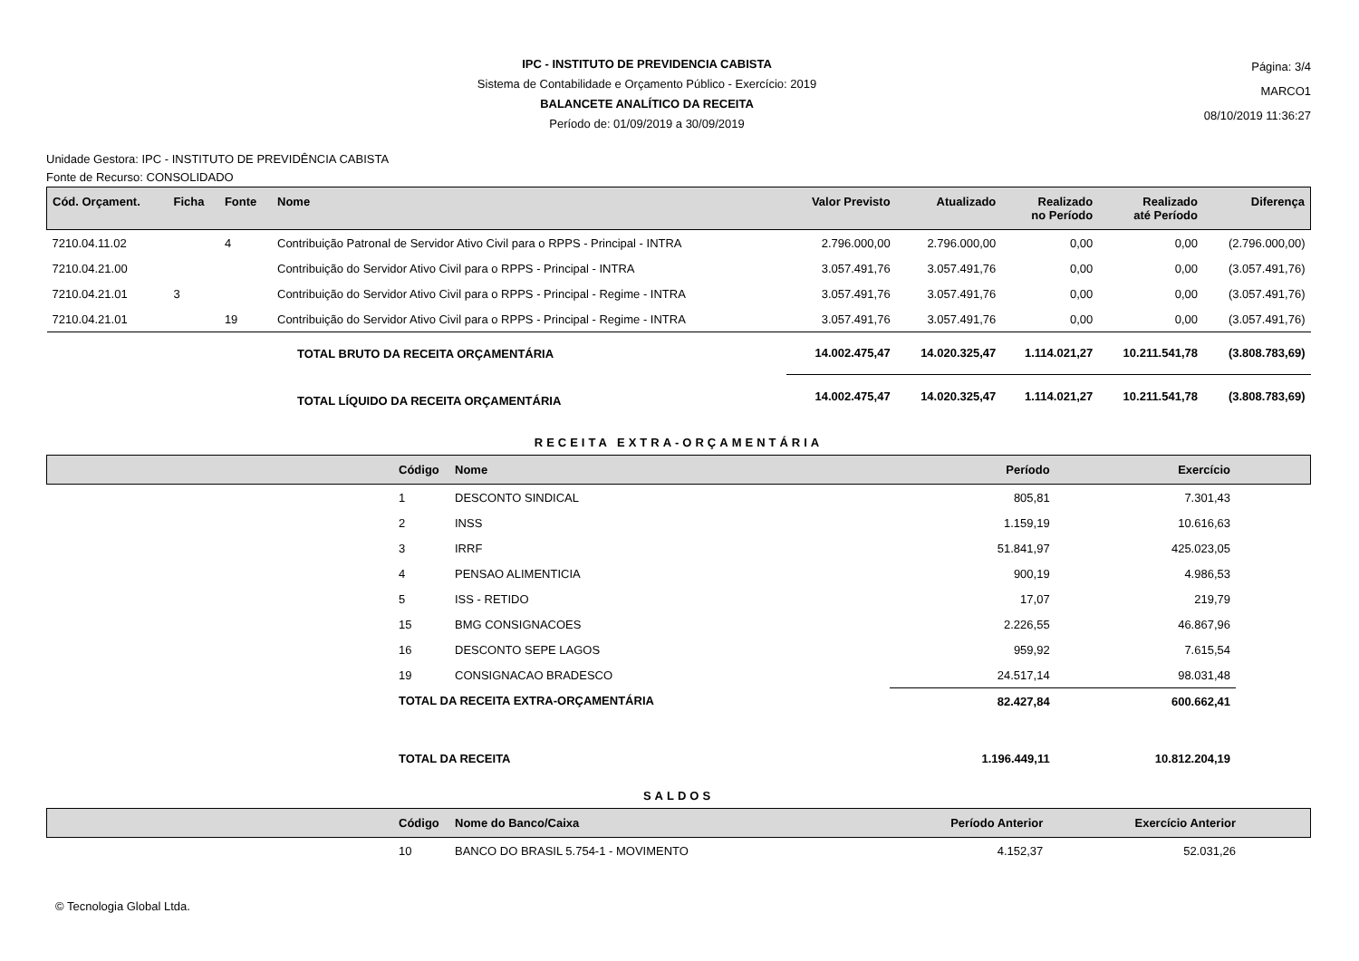IPC - INSTITUTO DE PREVIDENCIA CABISTA
Sistema de Contabilidade e Orçamento Público - Exercício: 2019
BALANCETE ANALÍTICO DA RECEITA
Período de: 01/09/2019 a 30/09/2019
Página: 3/4
MARCO1
08/10/2019 11:36:27
Unidade Gestora: IPC - INSTITUTO DE PREVIDÊNCIA CABISTA
Fonte de Recurso: CONSOLIDADO
| Cód. Orçament. | Ficha | Fonte | Nome | Valor Previsto | Atualizado | Realizado no Período | Realizado até Período | Diferença |
| --- | --- | --- | --- | --- | --- | --- | --- | --- |
| 7210.04.11.02 | | 4 | Contribuição Patronal de Servidor Ativo Civil para o RPPS - Principal - INTRA | 2.796.000,00 | 2.796.000,00 | 0,00 | 0,00 | (2.796.000,00) |
| 7210.04.21.00 | | | Contribuição do Servidor Ativo Civil para o RPPS - Principal - INTRA | 3.057.491,76 | 3.057.491,76 | 0,00 | 0,00 | (3.057.491,76) |
| 7210.04.21.01 | 3 | | Contribuição do Servidor Ativo Civil para o RPPS - Principal - Regime - INTRA | 3.057.491,76 | 3.057.491,76 | 0,00 | 0,00 | (3.057.491,76) |
| 7210.04.21.01 | | 19 | Contribuição do Servidor Ativo Civil para o RPPS - Principal - Regime - INTRA | 3.057.491,76 | 3.057.491,76 | 0,00 | 0,00 | (3.057.491,76) |
| | | | TOTAL BRUTO DA RECEITA ORÇAMENTÁRIA | 14.002.475,47 | 14.020.325,47 | 1.114.021,27 | 10.211.541,78 | (3.808.783,69) |
| | | | TOTAL LÍQUIDO DA RECEITA ORÇAMENTÁRIA | 14.002.475,47 | 14.020.325,47 | 1.114.021,27 | 10.211.541,78 | (3.808.783,69) |
RECEITA EXTRA-ORÇAMENTÁRIA
| | Código | Nome | Período | Exercício | |
| --- | --- | --- | --- | --- | --- |
| | 1 | DESCONTO SINDICAL | 805,81 | 7.301,43 | |
| | 2 | INSS | 1.159,19 | 10.616,63 | |
| | 3 | IRRF | 51.841,97 | 425.023,05 | |
| | 4 | PENSAO ALIMENTICIA | 900,19 | 4.986,53 | |
| | 5 | ISS - RETIDO | 17,07 | 219,79 | |
| | 15 | BMG CONSIGNACOES | 2.226,55 | 46.867,96 | |
| | 16 | DESCONTO SEPE LAGOS | 959,92 | 7.615,54 | |
| | 19 | CONSIGNACAO BRADESCO | 24.517,14 | 98.031,48 | |
| | TOTAL DA RECEITA EXTRA-ORÇAMENTÁRIA | | 82.427,84 | 600.662,41 | |
| | TOTAL DA RECEITA | | 1.196.449,11 | 10.812.204,19 | |
SALDOS
| | Código | Nome do Banco/Caixa | Período Anterior | Exercício Anterior | |
| --- | --- | --- | --- | --- | --- |
| | 10 | BANCO DO BRASIL 5.754-1 - MOVIMENTO | 4.152,37 | 52.031,26 | |
© Tecnologia Global Ltda.